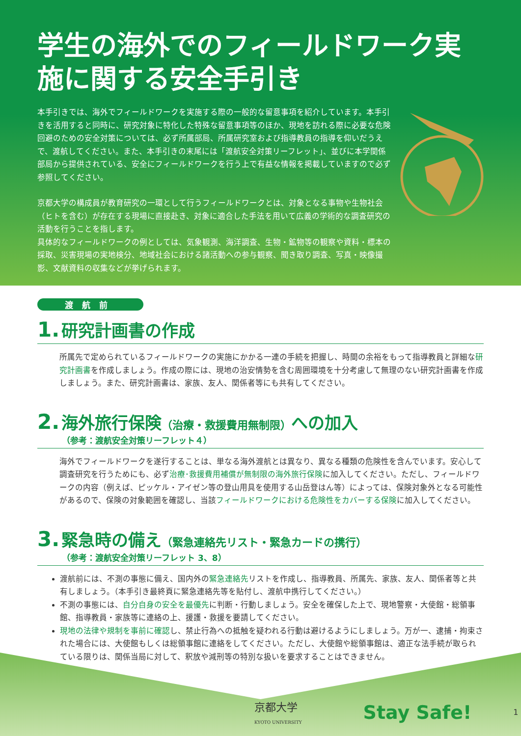学生の海外でのフィールドワーク実施に関する安全手引き
本手引きでは、海外でフィールドワークを実施する際の一般的な留意事項を紹介しています。本手引きを活用すると同時に、研究対象に特化した特殊な留意事項等のほか、現地を訪れる際に必要な危険回避のための安全対策については、必ず所属部局、所属研究室および指導教員の指導を仰いだうえで、渡航してください。また、本手引きの末尾には「渡航安全対策リーフレット」、並びに本学関係部局から提供されている、安全にフィールドワークを行う上で有益な情報を掲載していますので必ず参照してください。
京都大学の構成員が教育研究の一環として行うフィールドワークとは、対象となる事物や生物社会（ヒトを含む）が存在する現場に直接赴き、対象に適合した手法を用いて広義の学術的な調査研究の活動を行うことを指します。
具体的なフィールドワークの例としては、気象観測、海洋調査、生物・鉱物等の観察や資料・標本の採取、災害現場の実地検分、地域社会における諸活動への参与観察、聞き取り調査、写真・映像撮影、文献資料の収集などが挙げられます。
渡航前
1. 研究計画書の作成
所属先で定められているフィールドワークの実施にかかる一連の手続を把握し、時間の余裕をもって指導教員と詳細な研究計画書を作成しましょう。作成の際には、現地の治安情勢を含む周囲環境を十分考慮して無理のない研究計画書を作成しましょう。また、研究計画書は、家族、友人、関係者等にも共有してください。
2. 海外旅行保険（治療・救援費用無制限）への加入
（参考：渡航安全対策リーフレット４）
海外でフィールドワークを遂行することは、単なる海外渡航とは異なり、異なる種類の危険性を含んでいます。安心して調査研究を行うためにも、必ず治療･救援費用補償が無制限の海外旅行保険に加入してください。ただし、フィールドワークの内容（例えば、ピッケル・アイゼン等の登山用具を使用する山岳登はん等）によっては、保険対象外となる可能性があるので、保険の対象範囲を確認し、当該フィールドワークにおける危険性をカバーする保険に加入してください。
3. 緊急時の備え（緊急連絡先リスト・緊急カードの携行）
（参考：渡航安全対策リーフレット 3、8）
渡航前には、不測の事態に備え、国内外の緊急連絡先リストを作成し、指導教員、所属先、家族、友人、関係者等と共有しましょう。（本手引き最終頁に緊急連絡先等を貼付し、渡航中携行してください。）
不測の事態には、自分自身の安全を最優先に判断・行動しましょう。安全を確保した上で、現地警察・大使館・総領事館、指導教員・家族等に連絡の上、援護・救援を要請してください。
現地の法律や規制を事前に確認し、禁止行為への抵触を疑われる行動は避けるようにしましょう。万が一、逮捕・拘束された場合には、大使館もしくは総領事館に連絡をしてください。ただし、大使館や総領事館は、適正な法手続が取られている限りは、関係当局に対して、釈放や減刑等の特別な扱いを要求することはできません。
京都大学
KYOTO UNIVERSITY
Stay Safe!
1